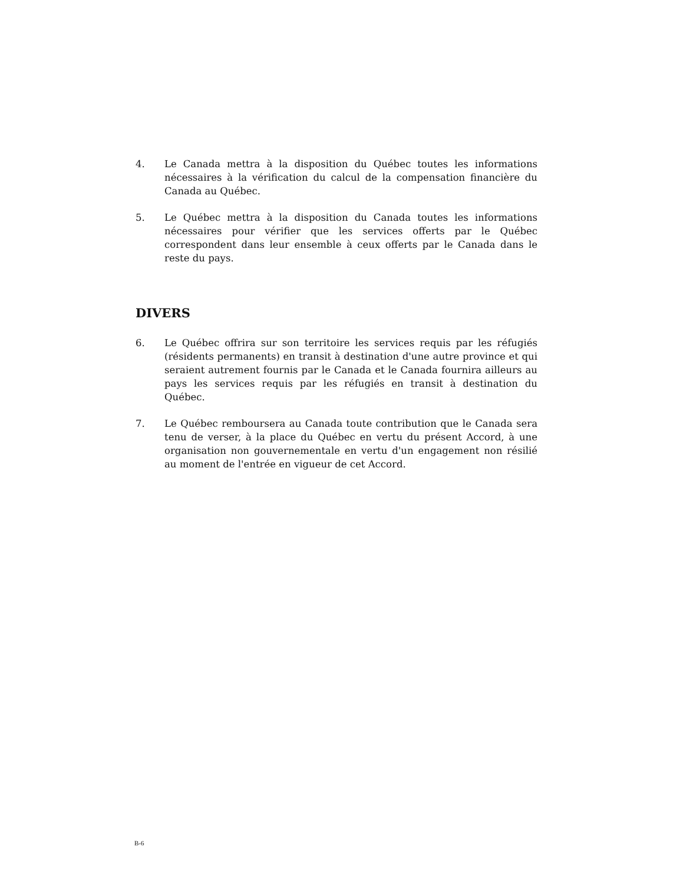4. Le Canada mettra à la disposition du Québec toutes les informations nécessaires à la vérification du calcul de la compensation financière du Canada au Québec.
5. Le Québec mettra à la disposition du Canada toutes les informations nécessaires pour vérifier que les services offerts par le Québec correspondent dans leur ensemble à ceux offerts par le Canada dans le reste du pays.
DIVERS
6. Le Québec offrira sur son territoire les services requis par les réfugiés (résidents permanents) en transit à destination d'une autre province et qui seraient autrement fournis par le Canada et le Canada fournira ailleurs au pays les services requis par les réfugiés en transit à destination du Québec.
7. Le Québec remboursera au Canada toute contribution que le Canada sera tenu de verser, à la place du Québec en vertu du présent Accord, à une organisation non gouvernementale en vertu d'un engagement non résilié au moment de l'entrée en vigueur de cet Accord.
B-6